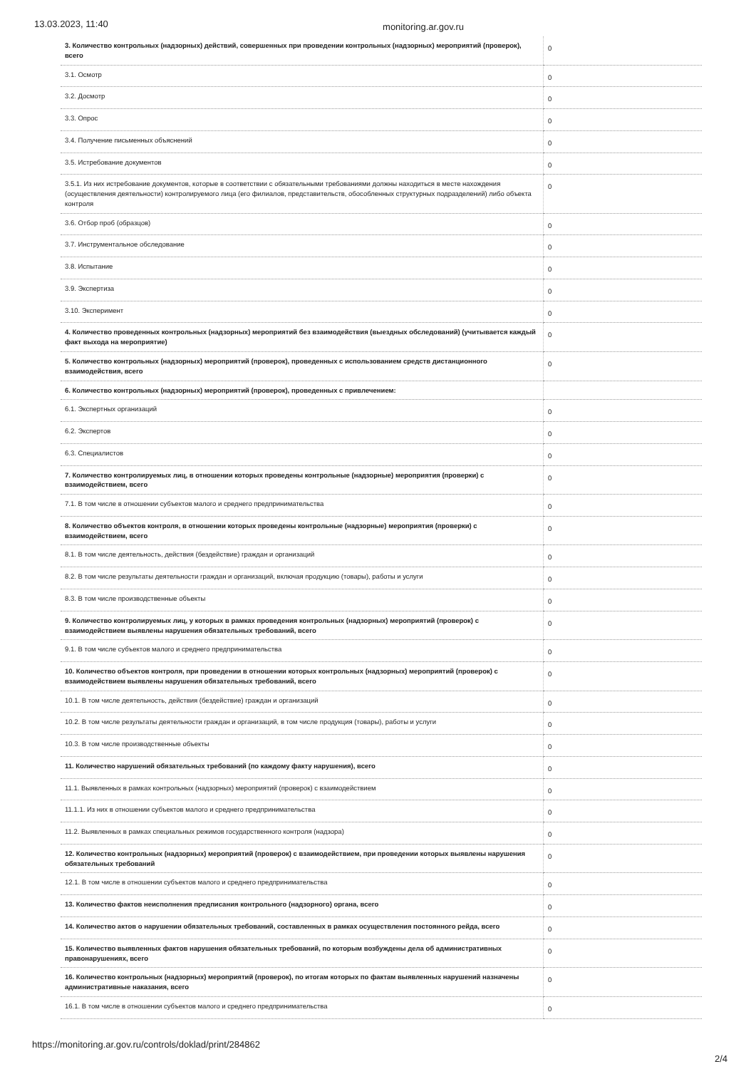13.03.2023, 11:40 monitoring.ar.gov.ru
| 3. Количество контрольных (надзорных) действий, совершенных при проведении контрольных (надзорных) мероприятий (проверок), всего | 0 |
| 3.1. Осмотр | 0 |
| 3.2. Досмотр | 0 |
| 3.3. Опрос | 0 |
| 3.4. Получение письменных объяснений | 0 |
| 3.5. Истребование документов | 0 |
| 3.5.1. Из них истребование документов, которые в соответствии с обязательными требованиями должны находиться в месте нахождения (осуществления деятельности) контролируемого лица (его филиалов, представительств, обособленных структурных подразделений) либо объекта контроля | 0 |
| 3.6. Отбор проб (образцов) | 0 |
| 3.7. Инструментальное обследование | 0 |
| 3.8. Испытание | 0 |
| 3.9. Экспертиза | 0 |
| 3.10. Эксперимент | 0 |
| 4. Количество проведенных контрольных (надзорных) мероприятий без взаимодействия (выездных обследований) (учитывается каждый факт выхода на мероприятие) | 0 |
| 5. Количество контрольных (надзорных) мероприятий (проверок), проведенных с использованием средств дистанционного взаимодействия, всего | 0 |
| 6. Количество контрольных (надзорных) мероприятий (проверок), проведенных с привлечением: | |
| 6.1. Экспертных организаций | 0 |
| 6.2. Экспертов | 0 |
| 6.3. Специалистов | 0 |
| 7. Количество контролируемых лиц, в отношении которых проведены контрольные (надзорные) мероприятия (проверки) с взаимодействием, всего | 0 |
| 7.1. В том числе в отношении субъектов малого и среднего предпринимательства | 0 |
| 8. Количество объектов контроля, в отношении которых проведены контрольные (надзорные) мероприятия (проверки) с взаимодействием, всего | 0 |
| 8.1. В том числе деятельность, действия (бездействие) граждан и организаций | 0 |
| 8.2. В том числе результаты деятельности граждан и организаций, включая продукцию (товары), работы и услуги | 0 |
| 8.3. В том числе производственные объекты | 0 |
| 9. Количество контролируемых лиц, у которых в рамках проведения контрольных (надзорных) мероприятий (проверок) с взаимодействием выявлены нарушения обязательных требований, всего | 0 |
| 9.1. В том числе субъектов малого и среднего предпринимательства | 0 |
| 10. Количество объектов контроля, при проведении в отношении которых контрольных (надзорных) мероприятий (проверок) с взаимодействием выявлены нарушения обязательных требований, всего | 0 |
| 10.1. В том числе деятельность, действия (бездействие) граждан и организаций | 0 |
| 10.2. В том числе результаты деятельности граждан и организаций, в том числе продукция (товары), работы и услуги | 0 |
| 10.3. В том числе производственные объекты | 0 |
| 11. Количество нарушений обязательных требований (по каждому факту нарушения), всего | 0 |
| 11.1. Выявленных в рамках контрольных (надзорных) мероприятий (проверок) с взаимодействием | 0 |
| 11.1.1. Из них в отношении субъектов малого и среднего предпринимательства | 0 |
| 11.2. Выявленных в рамках специальных режимов государственного контроля (надзора) | 0 |
| 12. Количество контрольных (надзорных) мероприятий (проверок) с взаимодействием, при проведении которых выявлены нарушения обязательных требований | 0 |
| 12.1. В том числе в отношении субъектов малого и среднего предпринимательства | 0 |
| 13. Количество фактов неисполнения предписания контрольного (надзорного) органа, всего | 0 |
| 14. Количество актов о нарушении обязательных требований, составленных в рамках осуществления постоянного рейда, всего | 0 |
| 15. Количество выявленных фактов нарушения обязательных требований, по которым возбуждены дела об административных правонарушениях, всего | 0 |
| 16. Количество контрольных (надзорных) мероприятий (проверок), по итогам которых по фактам выявленных нарушений назначены административные наказания, всего | 0 |
| 16.1. В том числе в отношении субъектов малого и среднего предпринимательства | 0 |
https://monitoring.ar.gov.ru/controls/doklad/print/284862 2/4